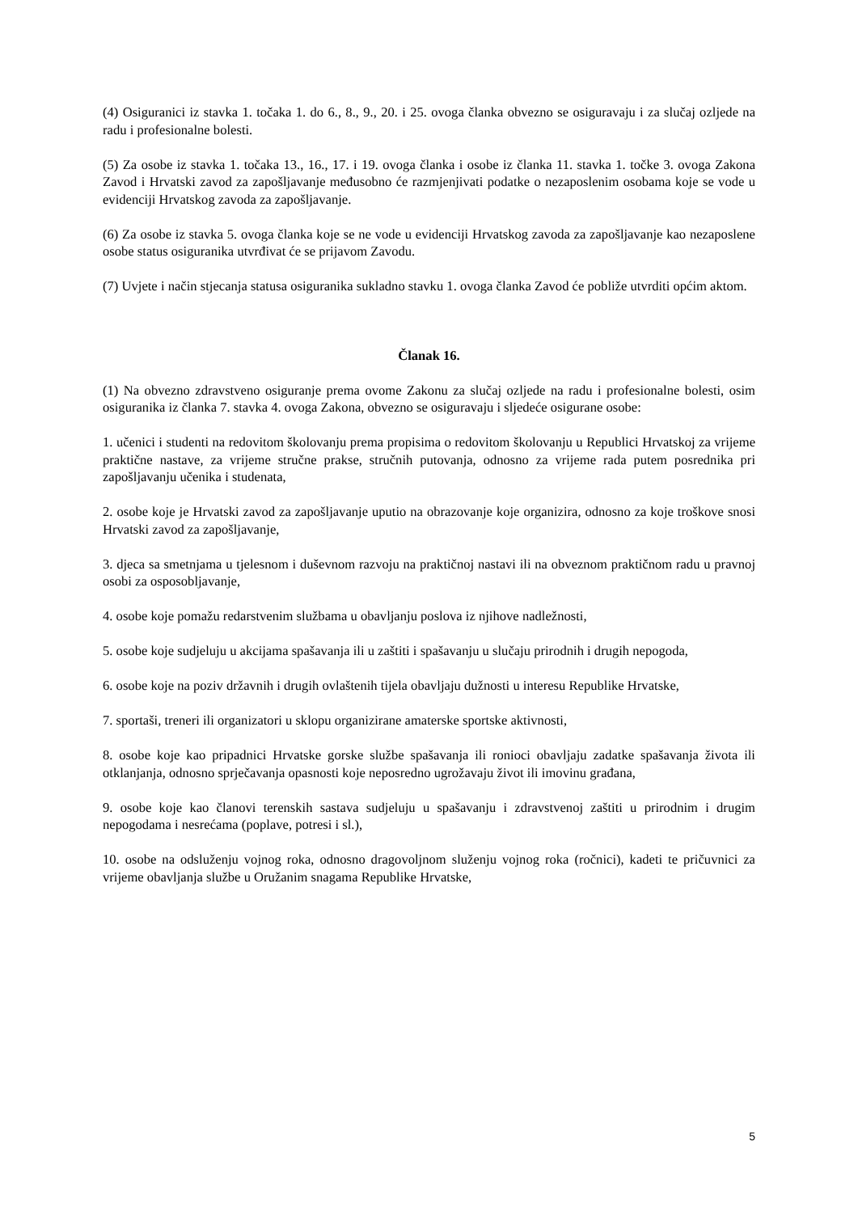(4) Osiguranici iz stavka 1. točaka 1. do 6., 8., 9., 20. i 25. ovoga članka obvezno se osiguravaju i za slučaj ozljede na radu i profesionalne bolesti.
(5) Za osobe iz stavka 1. točaka 13., 16., 17. i 19. ovoga članka i osobe iz članka 11. stavka 1. točke 3. ovoga Zakona Zavod i Hrvatski zavod za zapošljavanje međusobno će razmjenjivati podatke o nezaposlenim osobama koje se vode u evidenciji Hrvatskog zavoda za zapošljavanje.
(6) Za osobe iz stavka 5. ovoga članka koje se ne vode u evidenciji Hrvatskog zavoda za zapošljavanje kao nezaposlene osobe status osiguranika utvrđivat će se prijavom Zavodu.
(7) Uvjete i način stjecanja statusa osiguranika sukladno stavku 1. ovoga članka Zavod će pobliže utvrditi općim aktom.
Članak 16.
(1) Na obvezno zdravstveno osiguranje prema ovome Zakonu za slučaj ozljede na radu i profesionalne bolesti, osim osiguranika iz članka 7. stavka 4. ovoga Zakona, obvezno se osiguravaju i sljedeće osigurane osobe:
1. učenici i studenti na redovitom školovanju prema propisima o redovitom školovanju u Republici Hrvatskoj za vrijeme praktične nastave, za vrijeme stručne prakse, stručnih putovanja, odnosno za vrijeme rada putem posrednika pri zapošljavanju učenika i studenata,
2. osobe koje je Hrvatski zavod za zapošljavanje uputio na obrazovanje koje organizira, odnosno za koje troškove snosi Hrvatski zavod za zapošljavanje,
3. djeca sa smetnjama u tjelesnom i duševnom razvoju na praktičnoj nastavi ili na obveznom praktičnom radu u pravnoj osobi za osposobljavanje,
4. osobe koje pomažu redarstvenim službama u obavljanju poslova iz njihove nadležnosti,
5. osobe koje sudjeluju u akcijama spašavanja ili u zaštiti i spašavanju u slučaju prirodnih i drugih nepogoda,
6. osobe koje na poziv državnih i drugih ovlaštenih tijela obavljaju dužnosti u interesu Republike Hrvatske,
7. sportaši, treneri ili organizatori u sklopu organizirane amaterske sportske aktivnosti,
8. osobe koje kao pripadnici Hrvatske gorske službe spašavanja ili ronioci obavljaju zadatke spašavanja života ili otklanjanja, odnosno sprječavanja opasnosti koje neposredno ugrožavaju život ili imovinu građana,
9. osobe koje kao članovi terenskih sastava sudjeluju u spašavanju i zdravstvenoj zaštiti u prirodnim i drugim nepogodama i nesrećama (poplave, potresi i sl.),
10. osobe na odsluženju vojnog roka, odnosno dragovoljnom služenju vojnog roka (ročnici), kadeti te pričuvnici za vrijeme obavljanja službe u Oružanim snagama Republike Hrvatske,
5